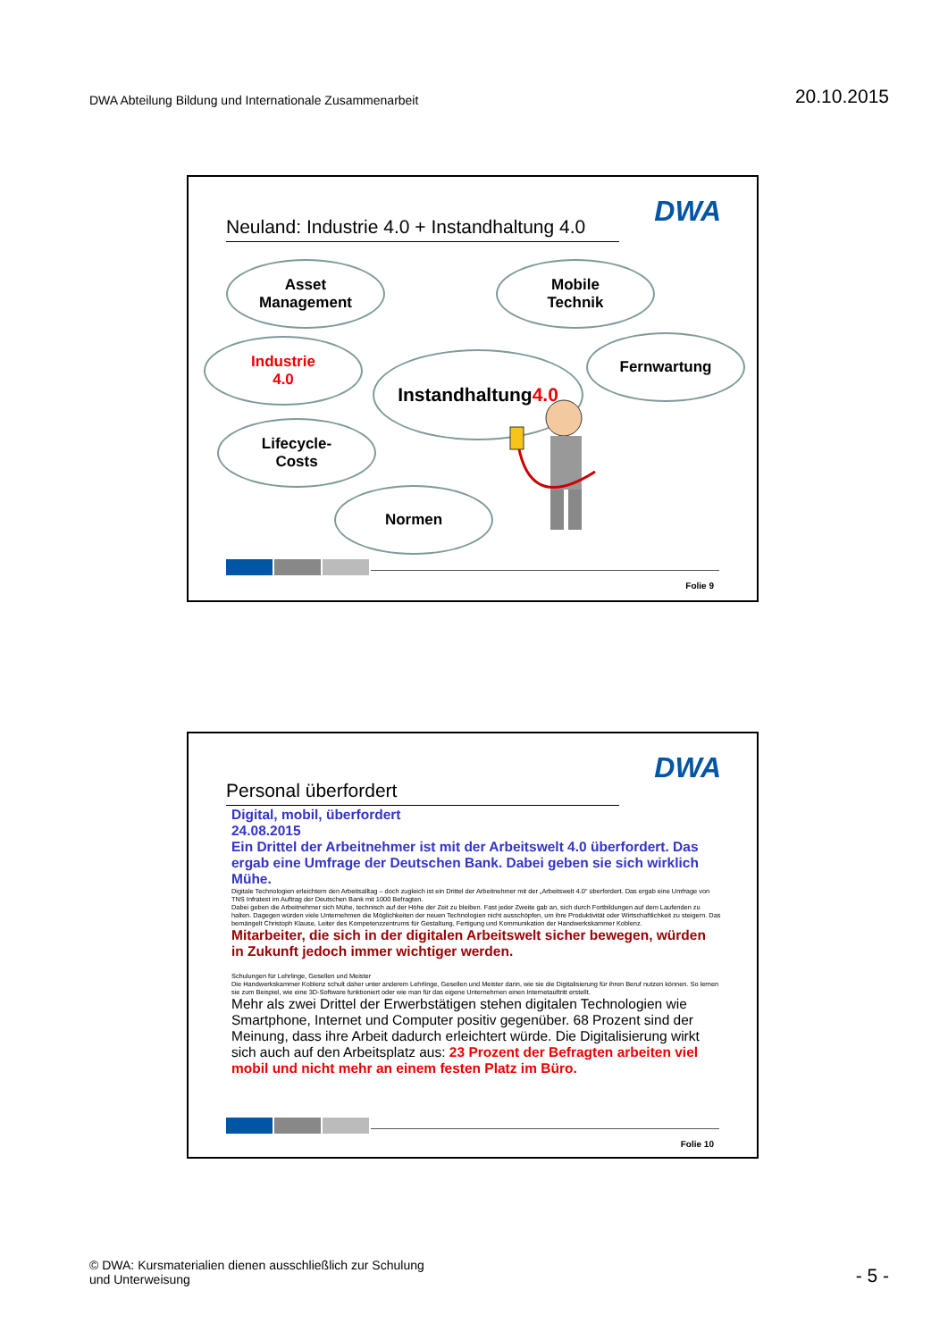DWA Abteilung Bildung und Internationale Zusammenarbeit
20.10.2015
Neuland: Industrie 4.0 + Instandhaltung 4.0
DWA
Asset
Management
Mobile
Technik
Industrie
4.0
Instandhaltung
4.0
Fernwartung
Lifecycle-
Costs
Normen
Folie 9
Personal überfordert
DWA
Digital, mobil, überfordert
24.08.2015
Ein Drittel der Arbeitnehmer ist mit der Arbeitswelt 4.0 überfordert. Das ergab eine Umfrage der Deutschen Bank. Dabei geben sie sich wirklich Mühe.
Digitale Technologien erleichtern den Arbeitsalltag – doch zugleich ist ein Drittel der Arbeitnehmer mit der „Arbeitswelt 4.0“ überfordert. Das ergab eine Umfrage von TNS Infratest im Auftrag der Deutschen Bank mit 1000 Befragten.
Dabei geben die Arbeitnehmer sich Mühe, technisch auf der Höhe der Zeit zu bleiben. Fast jeder Zweite gab an, sich durch Fortbildungen auf dem Laufenden zu halten. Dagegen würden viele Unternehmen die Möglichkeiten der neuen Technologien nicht ausschöpfen, um ihre Produktivität oder Wirtschaftlichkeit zu steigern. Das bemängelt Christoph Klause, Leiter des Kompetenzzentrums für Gestaltung, Fertigung und Kommunikation der Handwerkskammer Koblenz.
Mitarbeiter, die sich in der digitalen Arbeitswelt sicher bewegen, würden in Zukunft jedoch immer wichtiger werden.
Schulungen für Lehrlinge, Gesellen und Meister
Die Handwerkskammer Koblenz schult daher unter anderem Lehrlinge, Gesellen und Meister darin, wie sie die Digitalisierung für ihren Beruf nutzen können. So lernen sie zum Beispiel, wie eine 3D-Software funktioniert oder wie man für das eigene Unternehmen einen Internetauftritt erstellt.
Mehr als zwei Drittel der Erwerbstätigen stehen digitalen Technologien wie Smartphone, Internet und Computer positiv gegenüber. 68 Prozent sind der Meinung, dass ihre Arbeit dadurch erleichtert würde. Die Digitalisierung wirkt sich auch auf den Arbeitsplatz aus: 23 Prozent der Befragten arbeiten viel mobil und nicht mehr an einem festen Platz im Büro.
Folie 10
© DWA: Kursmaterialien dienen ausschließlich zur Schulung
und Unterweisung
- 5 -